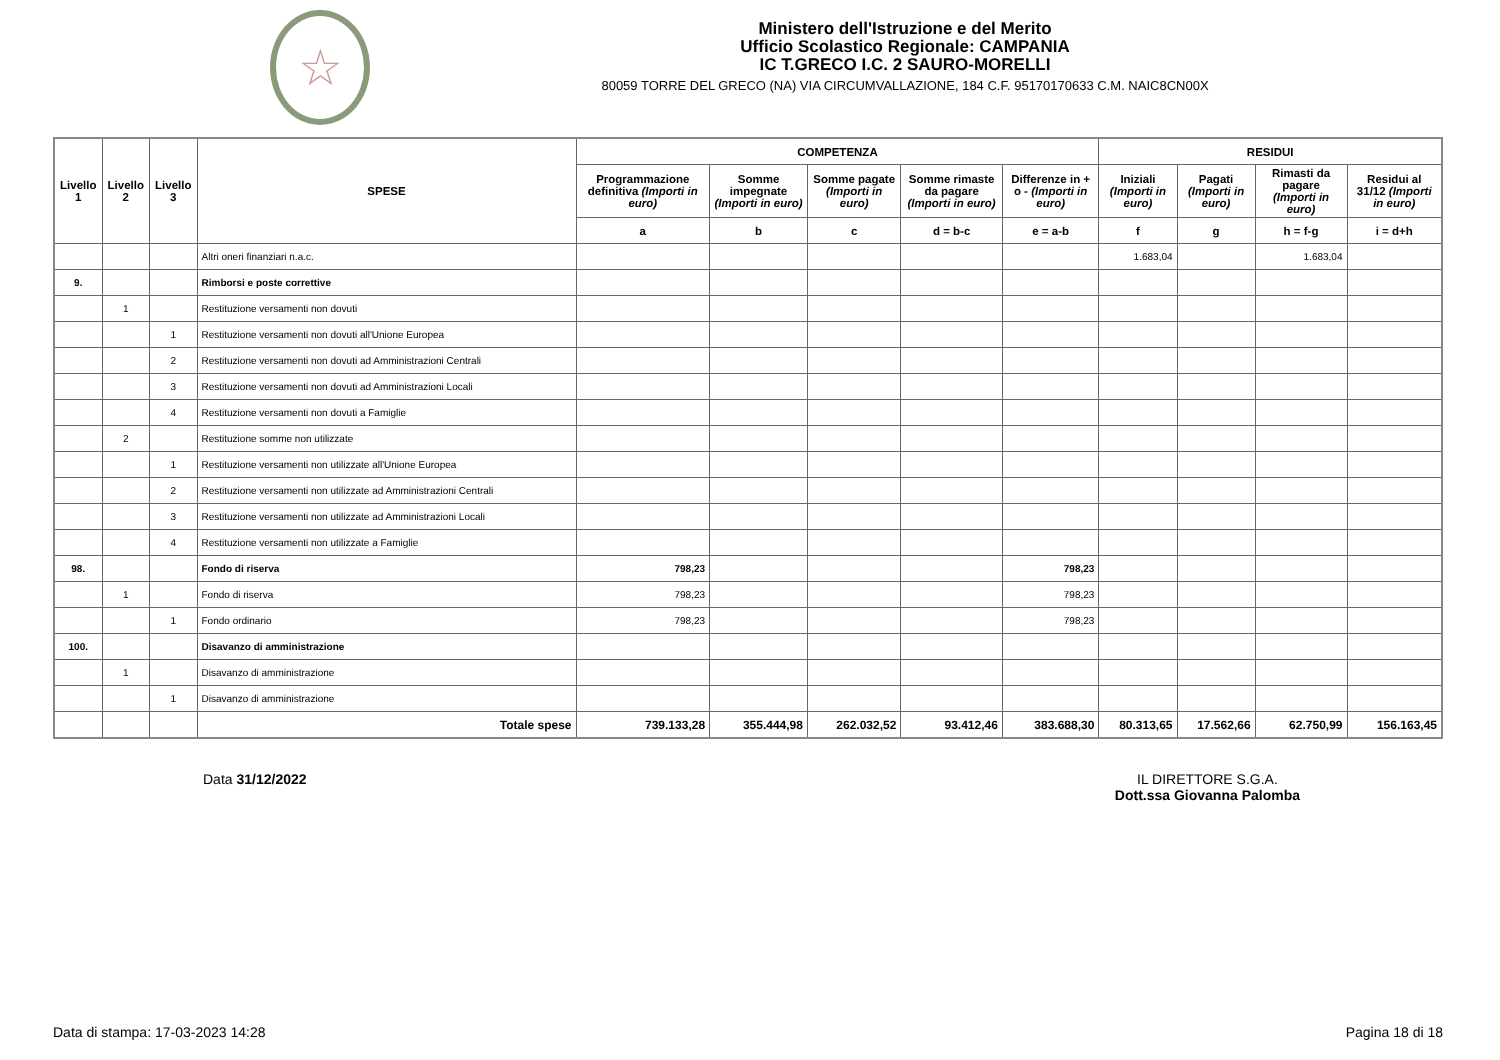☆
Ministero dell'Istruzione e del Merito
Ufficio Scolastico Regionale: CAMPANIA
IC T.GRECO I.C. 2 SAURO-MORELLI
80059 TORRE DEL GRECO (NA) VIA CIRCUMVALLAZIONE, 184 C.F. 95170170633 C.M. NAIC8CN00X
| Livello 1 | Livello 2 | Livello 3 | SPESE | COMPETENZA | | | | | RESIDUI | | | |
| --- | --- | --- | --- | --- | --- | --- | --- | --- | --- | --- | --- | --- |
| | | | | Programmazione definitiva (Importi in euro) | Somme impegnate (Importi in euro) | Somme pagate (Importi in euro) | Somme rimaste da pagare (Importi in euro) | Differenze in + o - (Importi in euro) | Iniziali (Importi in euro) | Pagati (Importi in euro) | Rimasti da pagare (Importi in euro) | Residui al 31/12 (Importi in euro) |
| | | | | a | b | c | d = b-c | e = a-b | f | g | h = f-g | i = d+h |
| | | | Altri oneri finanziari n.a.c. | | | | | | 1.683,04 | | 1.683,04 | |
| 9. | | | Rimborsi e poste correttive | | | | | | | | | |
| | 1 | | Restituzione versamenti non dovuti | | | | | | | | | |
| | | 1 | Restituzione versamenti non dovuti all'Unione Europea | | | | | | | | | |
| | | 2 | Restituzione versamenti non dovuti ad Amministrazioni Centrali | | | | | | | | | |
| | | 3 | Restituzione versamenti non dovuti ad Amministrazioni Locali | | | | | | | | | |
| | | 4 | Restituzione versamenti non dovuti a Famiglie | | | | | | | | | |
| | 2 | | Restituzione somme non utilizzate | | | | | | | | | |
| | | 1 | Restituzione versamenti non utilizzate all'Unione Europea | | | | | | | | | |
| | | 2 | Restituzione versamenti non utilizzate ad Amministrazioni Centrali | | | | | | | | | |
| | | 3 | Restituzione versamenti non utilizzate ad Amministrazioni Locali | | | | | | | | | |
| | | 4 | Restituzione versamenti non utilizzate a Famiglie | | | | | | | | | |
| 98. | | | Fondo di riserva | 798,23 | | | | 798,23 | | | | |
| | 1 | | Fondo di riserva | 798,23 | | | | 798,23 | | | | |
| | | 1 | Fondo ordinario | 798,23 | | | | 798,23 | | | | |
| 100. | | | Disavanzo di amministrazione | | | | | | | | | |
| | 1 | | Disavanzo di amministrazione | | | | | | | | | |
| | | 1 | Disavanzo di amministrazione | | | | | | | | | |
| | | | Totale spese | 739.133,28 | 355.444,98 | 262.032,52 | 93.412,46 | 383.688,30 | 80.313,65 | 17.562,66 | 62.750,99 | 156.163,45 |
Data 31/12/2022 IL DIRETTORE S.G.A.
Dott.ssa Giovanna Palomba
Data di stampa: 17-03-2023 14:28 Pagina 18 di 18